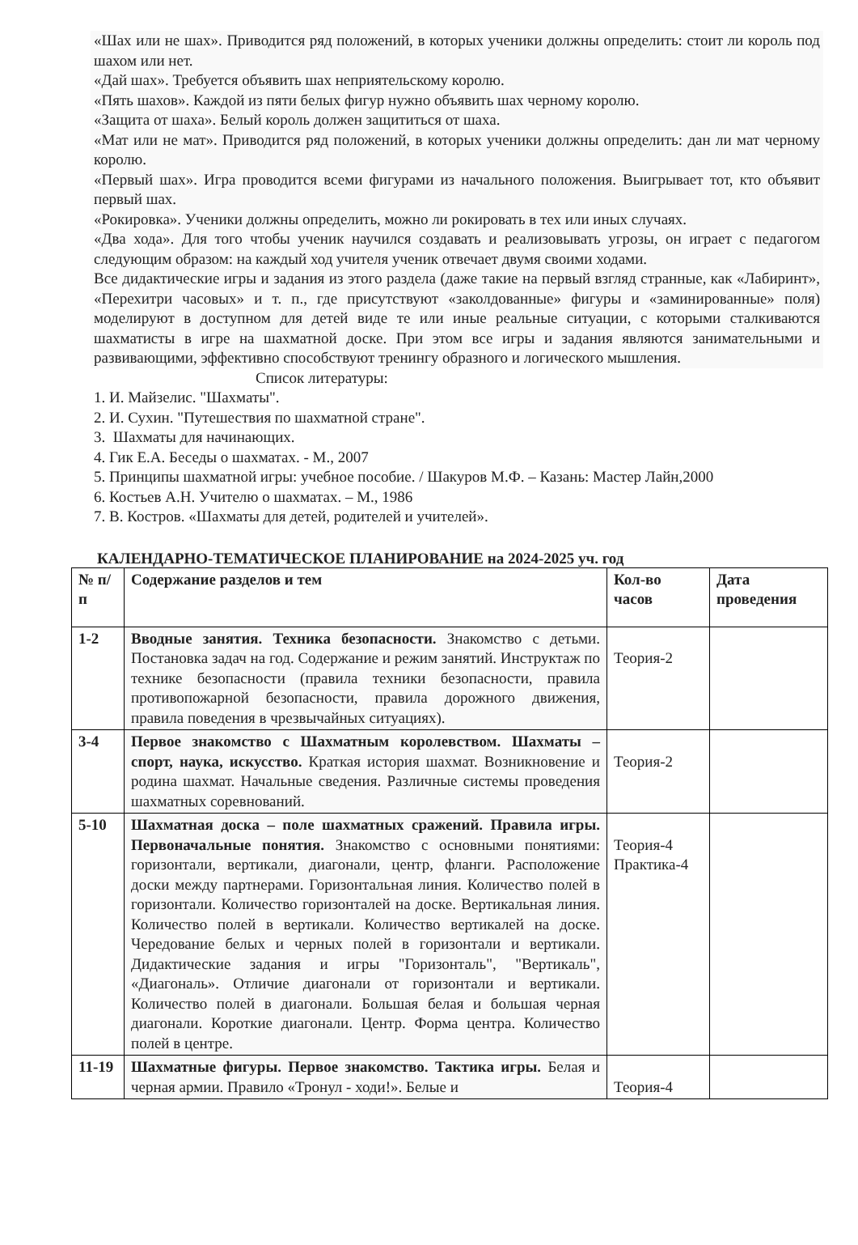«Шах или не шах». Приводится ряд положений, в которых ученики должны определить: стоит ли король под шахом или нет.
«Дай шах». Требуется объявить шах неприятельскому королю.
«Пять шахов». Каждой из пяти белых фигур нужно объявить шах черному королю.
«Защита от шаха». Белый король должен защититься от шаха.
«Мат или не мат». Приводится ряд положений, в которых ученики должны определить: дан ли мат черному королю.
«Первый шах». Игра проводится всеми фигурами из начального положения. Выигрывает тот, кто объявит первый шах.
«Рокировка». Ученики должны определить, можно ли рокировать в тех или иных случаях.
«Два хода». Для того чтобы ученик научился создавать и реализовывать угрозы, он играет с педагогом следующим образом: на каждый ход учителя ученик отвечает двумя своими ходами.
Все дидактические игры и задания из этого раздела (даже такие на первый взгляд странные, как «Лабиринт», «Перехитри часовых» и т. п., где присутствуют «заколдованные» фигуры и «заминированные» поля) моделируют в доступном для детей виде те или иные реальные ситуации, с которыми сталкиваются шахматисты в игре на шахматной доске. При этом все игры и задания являются занимательными и развивающими, эффективно способствуют тренингу образного и логического мышления.
Список литературы:
1. И. Майзелис. "Шахматы".
2. И. Сухин. "Путешествия по шахматной стране".
3. Шахматы для начинающих.
4. Гик Е.А. Беседы о шахматах. - М., 2007
5. Принципы шахматной игры: учебное пособие. / Шакуров М.Ф. – Казань: Мастер Лайн,2000
6. Костьев А.Н. Учителю о шахматах. – М., 1986
7. В. Костров. «Шахматы для детей, родителей и учителей».
КАЛЕНДАРНО-ТЕМАТИЧЕСКОЕ ПЛАНИРОВАНИЕ на 2024-2025 уч. год
| № п/п | Содержание разделов и тем | Кол-во часов | Дата проведения |
| --- | --- | --- | --- |
| 1-2 | Вводные занятия. Техника безопасности. Знакомство с детьми. Постановка задач на год. Содержание и режим занятий. Инструктаж по технике безопасности (правила техники безопасности, правила противопожарной безопасности, правила дорожного движения, правила поведения в чрезвычайных ситуациях). | Теория-2 | |
| 3-4 | Первое знакомство с Шахматным королевством. Шахматы – спорт, наука, искусство. Краткая история шахмат. Возникновение и родина шахмат. Начальные сведения. Различные системы проведения шахматных соревнований. | Теория-2 | |
| 5-10 | Шахматная доска – поле шахматных сражений. Правила игры. Первоначальные понятия. Знакомство с основными понятиями: горизонтали, вертикали, диагонали, центр, фланги. Расположение доски между партнерами. Горизонтальная линия. Количество полей в горизонтали. Количество горизонталей на доске. Вертикальная линия. Количество полей в вертикали. Количество вертикалей на доске. Чередование белых и черных полей в горизонтали и вертикали. Дидактические задания и игры "Горизонталь", "Вертикаль", «Диагональ». Отличие диагонали от горизонтали и вертикали. Количество полей в диагонали. Большая белая и большая черная диагонали. Короткие диагонали. Центр. Форма центра. Количество полей в центре. | Теория-4 Практика-4 | |
| 11-19 | Шахматные фигуры. Первое знакомство. Тактика игры. Белая и черная армии. Правило «Тронул - ходи!». Белые и | Теория-4 | |